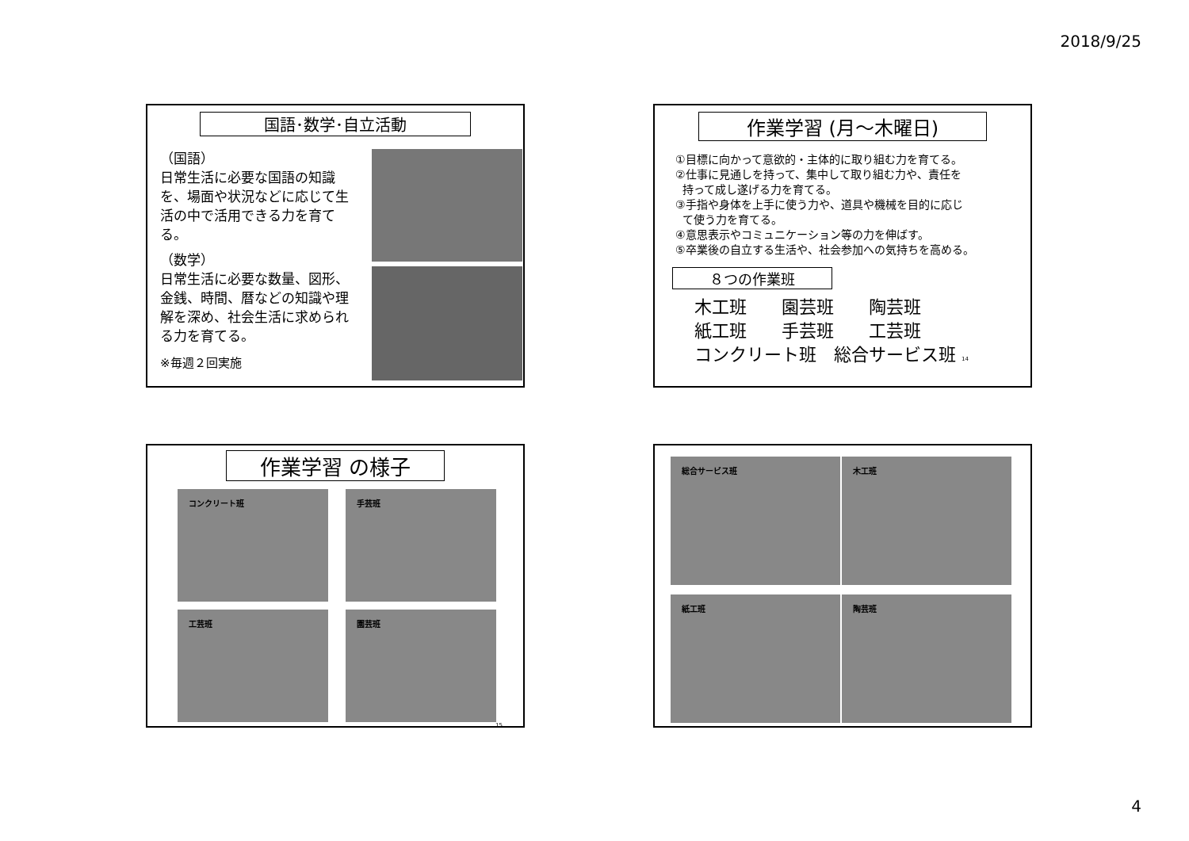2018/9/25
国語･数学･自立活動
（国語）
日常生活に必要な国語の知識を、場面や状況などに応じて生活の中で活用できる力を育てる。
（数学）
日常生活に必要な数量、図形、金銭、時間、暦などの知識や理解を深め、社会生活に求められる力を育てる。
※毎週２回実施
作業学習 (月～木曜日)
①目標に向かって意欲的・主体的に取り組む力を育てる。
②仕事に見通しを持って、集中して取り組む力や、責任を
持って成し遂げる力を育てる。
③手指や身体を上手に使う力や、道具や機械を目的に応じ
て使う力を育てる。
④意思表示やコミュニケーション等の力を伸ばす。
⑤卒業後の自立する生活や、社会参加への気持ちを高める。
８つの作業班
木工班　　園芸班　　陶芸班
紙工班　　手芸班　　工芸班
コンクリート班　総合サービス班 14
作業学習 の様子
コンクリート班
手芸班
工芸班
園芸班
15
総合サービス班
木工班
紙工班
陶芸班
4